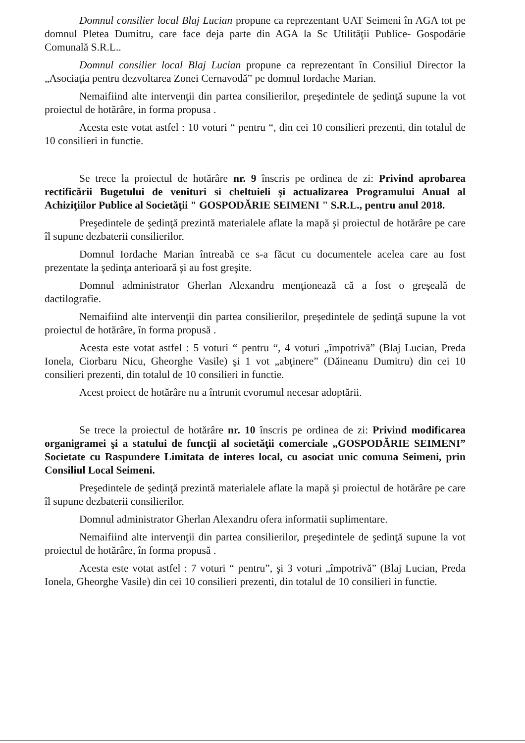Domnul consilier local Blaj Lucian propune ca reprezentant UAT Seimeni în AGA tot pe domnul Pletea Dumitru, care face deja parte din AGA la Sc Utilităţii Publice- Gospodărie Comunală S.R.L..
Domnul consilier local Blaj Lucian propune ca reprezentant în Consiliul Director la „Asociaţia pentru dezvoltarea Zonei Cernavodă” pe domnul Iordache Marian.
Nemaifiind alte intervenţii din partea consilierilor, preşedintele de şedinţă supune la vot proiectul de hotărâre, in forma propusa .
Acesta este votat astfel : 10 voturi “ pentru “, din cei 10 consilieri prezenti, din totalul de 10 consilieri in functie.
Se trece la proiectul de hotărâre nr. 9 înscris pe ordinea de zi: Privind aprobarea rectificării Bugetului de venituri si cheltuieli şi actualizarea Programului Anual al Achiziţiilor Publice al Societăţii " GOSPODĂRIE SEIMENI " S.R.L., pentru anul 2018.
Preşedintele de şedinţă prezintă materialele aflate la mapă şi proiectul de hotărâre pe care îl supune dezbaterii consilierilor.
Domnul Iordache Marian întreabă ce s-a făcut cu documentele acelea care au fost prezentate la şedinţa anterioară şi au fost greşite.
Domnul administrator Gherlan Alexandru menţionează că a fost o greşeală de dactilografie.
Nemaifiind alte intervenţii din partea consilierilor, preşedintele de şedinţă supune la vot proiectul de hotărâre, în forma propusă .
Acesta este votat astfel : 5 voturi “ pentru “, 4 voturi „împotrivă” (Blaj Lucian, Preda Ionela, Ciorbaru Nicu, Gheorghe Vasile) şi 1 vot „abţinere” (Dăineanu Dumitru) din cei 10 consilieri prezenti, din totalul de 10 consilieri in functie.
Acest proiect de hotărâre nu a întrunit cvorumul necesar adoptării.
Se trece la proiectul de hotărâre nr. 10 înscris pe ordinea de zi: Privind modificarea organigramei şi a statului de funcţii al societăţii comerciale „GOSPODĂRIE SEIMENI” Societate cu Raspundere Limitata de interes local, cu asociat unic comuna Seimeni, prin Consiliul Local Seimeni.
Preşedintele de şedinţă prezintă materialele aflate la mapă şi proiectul de hotărâre pe care îl supune dezbaterii consilierilor.
Domnul administrator Gherlan Alexandru ofera informatii suplimentare.
Nemaifiind alte intervenţii din partea consilierilor, preşedintele de şedinţă supune la vot proiectul de hotărâre, în forma propusă .
Acesta este votat astfel : 7 voturi “ pentru”, şi 3 voturi „împotrivă” (Blaj Lucian, Preda Ionela, Gheorghe Vasile) din cei 10 consilieri prezenti, din totalul de 10 consilieri in functie.